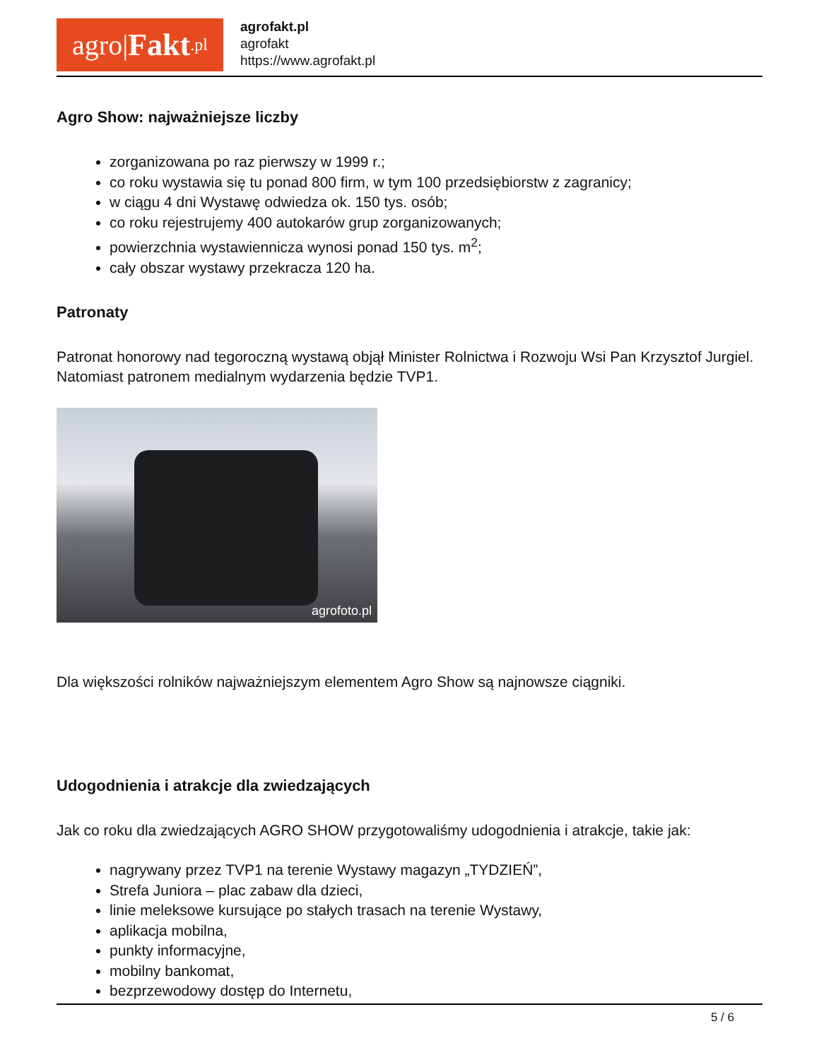agro| Fakt.pl
agrofakt.pl
agrofakt
https://www.agrofakt.pl
Agro Show: najważniejsze liczby
zorganizowana po raz pierwszy w 1999 r.;
co roku wystawia się tu ponad 800 firm, w tym 100 przedsiębiorstw z zagranicy;
w ciągu 4 dni Wystawę odwiedza ok. 150 tys. osób;
co roku rejestrujemy 400 autokarów grup zorganizowanych;
powierzchnia wystawiennicza wynosi ponad 150 tys. m<sup>2</sup>;
cały obszar wystawy przekracza 120 ha.
Patronaty
Patronat honorowy nad tegoroczną wystawą objął Minister Rolnictwa i Rozwoju Wsi Pan Krzysztof Jurgiel. Natomiast patronem medialnym wydarzenia będzie TVP1.
agrofoto.pl
Dla większości rolników najważniejszym elementem Agro Show są najnowsze ciągniki.
Udogodnienia i atrakcje dla zwiedzających
Jak co roku dla zwiedzających AGRO SHOW przygotowaliśmy udogodnienia i atrakcje, takie jak:
nagrywany przez TVP1 na terenie Wystawy magazyn „TYDZIEŃ”,
Strefa Juniora – plac zabaw dla dzieci,
linie meleksowe kursujące po stałych trasach na terenie Wystawy,
aplikacja mobilna,
punkty informacyjne,
mobilny bankomat,
bezprzewodowy dostęp do Internetu,
5 / 6